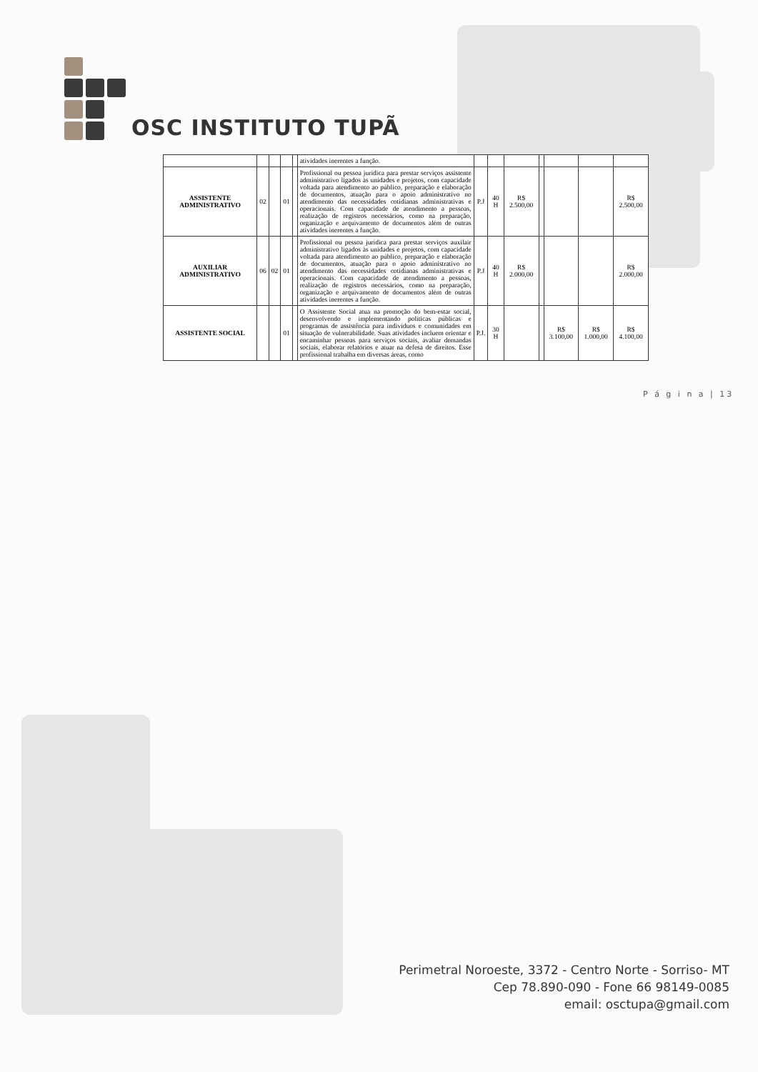OSC INSTITUTO TUPÃ
| | | | | | atividades inerentes a função. | | | | | | | |
| ASSISTENTE ADMINISTRATIVO | 02 | | 01 | | Profissional ou pessoa jurídica para prestar serviços assistente administrativo ligados às unidades e projetos, com capacidade voltada para atendimento ao público, preparação e elaboração de documentos, atuação para o apoio administrativo no atendimento das necessidades cotidianas administrativas e operacionais. Com capacidade de atendimento a pessoas, realização de registros necessários, como na preparação, organização e arquivamento de documentos além de outras atividades inerentes a função. | P.J | 40 H | R$ 2.500,00 | | | | R$ 2.500,00 |
| AUXILIAR ADMINISTRATIVO | 06 | 02 | 01 | | Profissional ou pessoa jurídica para prestar serviços auxilair administrativo ligados às unidades e projetos, com capacidade voltada para atendimento ao público, preparação e elaboração de documentos, atuação para o apoio administrativo no atendimento das necessidades cotidianas administrativas e operacionais. Com capacidade de atendimento a pessoas, realização de registros necessários, como na preparação, organização e arquivamento de documentos além de outras atividades inerentes a função. | P.J | 40 H | R$ 2.000,00 | | | | R$ 2.000,00 |
| ASSISTENTE SOCIAL | | | 01 | | O Assistente Social atua na promoção do bem-estar social, desenvolvendo e implementando políticas públicas e programas de assistência para indivíduos e comunidades em situação de vulnerabilidade. Suas atividades incluem orientar e encaminhar pessoas para serviços sociais, avaliar demandas sociais, elaborar relatórios e atuar na defesa de direitos. Esse profissional trabalha em diversas áreas, como | P.J. | 30 H | | | R$ 3.100,00 | R$ 1.000,00 | R$ 4.100,00 |
P á g i n a | 13
Perimetral Noroeste, 3372 - Centro Norte - Sorriso- MT
Cep 78.890-090 - Fone 66 98149-0085
email: osctupa@gmail.com